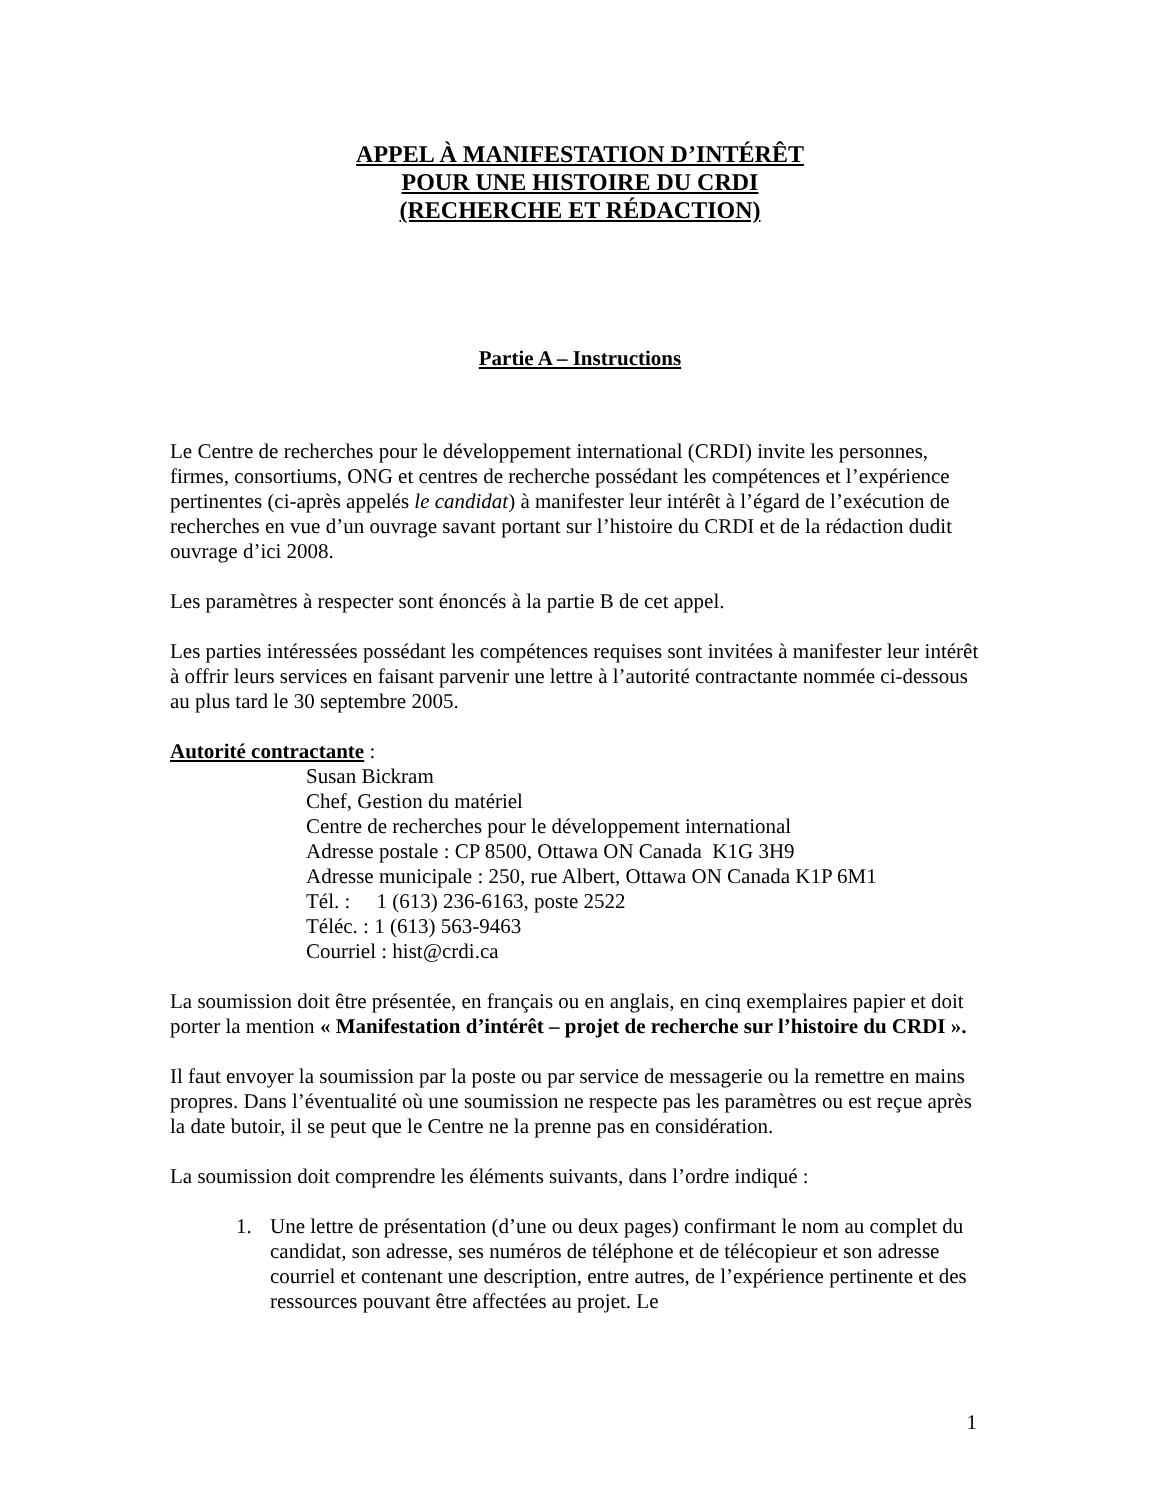APPEL À MANIFESTATION D’INTÉRÊT
POUR UNE HISTOIRE DU CRDI
(RECHERCHE ET RÉDACTION)
Partie A – Instructions
Le Centre de recherches pour le développement international (CRDI) invite les personnes, firmes, consortiums, ONG et centres de recherche possédant les compétences et l’expérience pertinentes (ci-après appelés le candidat) à manifester leur intérêt à l’égard de l’exécution de recherches en vue d’un ouvrage savant portant sur l’histoire du CRDI et de la rédaction dudit ouvrage d’ici 2008.
Les paramètres à respecter sont énoncés à la partie B de cet appel.
Les parties intéressées possédant les compétences requises sont invitées à manifester leur intérêt à offrir leurs services en faisant parvenir une lettre à l’autorité contractante nommée ci-dessous au plus tard le 30 septembre 2005.
Autorité contractante :
Susan Bickram
Chef, Gestion du matériel
Centre de recherches pour le développement international
Adresse postale : CP 8500, Ottawa ON Canada K1G 3H9
Adresse municipale : 250, rue Albert, Ottawa ON Canada K1P 6M1
Tél. : 1 (613) 236-6163, poste 2522
Téléc. : 1 (613) 563-9463
Courriel : hist@crdi.ca
La soumission doit être présentée, en français ou en anglais, en cinq exemplaires papier et doit porter la mention « Manifestation d’intérêt – projet de recherche sur l’histoire du CRDI ».
Il faut envoyer la soumission par la poste ou par service de messagerie ou la remettre en mains propres. Dans l’éventualité où une soumission ne respecte pas les paramètres ou est reçue après la date butoir, il se peut que le Centre ne la prenne pas en considération.
La soumission doit comprendre les éléments suivants, dans l’ordre indiqué :
1. Une lettre de présentation (d’une ou deux pages) confirmant le nom au complet du candidat, son adresse, ses numéros de téléphone et de télécopieur et son adresse courriel et contenant une description, entre autres, de l’expérience pertinente et des ressources pouvant être affectées au projet. Le
1